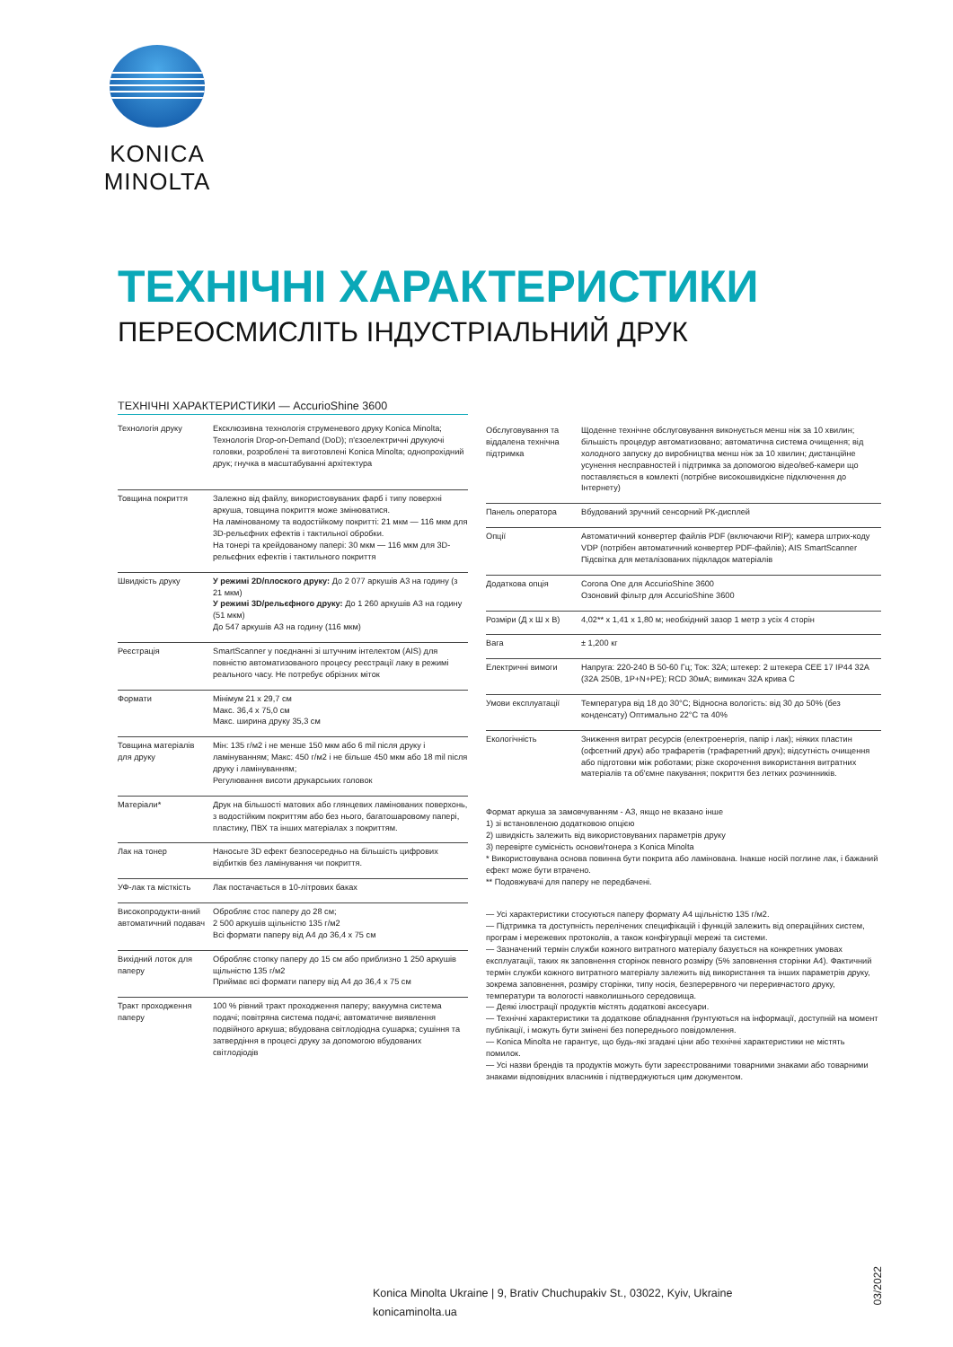KONICA MINOLTA
ТЕХНІЧНІ ХАРАКТЕРИСТИКИ
ПЕРЕОСМИСЛІТЬ ІНДУСТРІАЛЬНИЙ ДРУК
ТЕХНІЧНІ ХАРАКТЕРИСТИКИ — AccurioShine 3600
| Технологія друку | Ексклюзивна технологія струменевого друку Konica Minolta; Технологія Drop-on-Demand (DoD); п'єзоелектричні друкуючі головки, розроблені та виготовлені Konica Minolta; однопрохідний друк; гнучка в масштабуванні архітектура |
| Товщина покриття | Залежно від файлу, використовуваних фарб і типу поверхні аркуша, товщина покриття може змінюватися. На ламінованому та водостійкому покритті: 21 мкм — 116 мкм для 3D-рельєфних ефектів і тактильної обробки. На тонері та крейдованому папері: 30 мкм — 116 мкм для 3D-рельєфних ефектів і тактильного покриття |
| Швидкість друку | У режимі 2D/плоского друку: До 2 077 аркушів А3 на годину (з 21 мкм) У режимі 3D/рельєфного друку: До 1 260 аркушів А3 на годину (51 мкм) До 547 аркушів А3 на годину (116 мкм) |
| Реєстрація | SmartScanner у поєднанні зі штучним інтелектом (AIS) для повністю автоматизованого процесу реєстрації лаку в режимі реального часу. Не потребує обрізних міток |
| Формати | Мінімум 21 x 29,7 см Макс. 36,4 x 75,0 см Макс. ширина друку 35,3 см |
| Товщина матеріалів для друку | Мін: 135 г/м2 і не менше 150 мкм або 6 mil після друку і ламінуванням; Макс: 450 г/м2 і не більше 450 мкм або 18 mil після друку і ламінуванням; Регулювання висоти друкарських головок |
| Матеріали* | Друк на більшості матових або глянцевих ламінованих поверхонь, з водостійким покриттям або без нього, багатошаровому папері, пластику, ПВХ та інших матеріалах з покриттям. |
| Лак на тонер | Наносьте 3D ефект безпосередньо на більшість цифрових відбитків без ламінування чи покриття. |
| УФ-лак та місткість | Лак постачається в 10-літрових баках |
| Високопродукти-вний автоматичний подавач | Обробляє стос паперу до 28 см; 2 500 аркушів щільністю 135 г/м2 Всі формати паперу від А4 до 36,4 x 75 см |
| Вихідний лоток для паперу | Обробляє стопку паперу до 15 см або приблизно 1 250 аркушів щільністю 135 г/м2 Приймає всі формати паперу від А4 до 36,4 x 75 см |
| Тракт проходження паперу | 100 % рівний тракт проходження паперу; вакуумна система подачі; повітряна система подачі; автоматичне виявлення подвійного аркуша; вбудована світлодіодна сушарка; сушіння та затвердіння в процесі друку за допомогою вбудованих світлодіодів |
| Обслуговування та віддалена технічна підтримка | Щоденне технічне обслуговування виконується менш ніж за 10 хвилин; більшість процедур автоматизовано; автоматична система очищення; від холодного запуску до виробництва менш ніж за 10 хвилин; дистанційне усунення несправностей і підтримка за допомогою відео/веб-камери що поставляється в комлекті (потрібне високошвидкісне підключення до Інтернету) |
| Панель оператора | Вбудований зручний сенсорний РК-дисплей |
| Опції | Автоматичний конвертер файлів PDF (включаючи RIP); камера штрих-коду VDP (потрібен автоматичний конвертер PDF-файлів); AIS SmartScanner Підсвітка для металізованих підкладок матеріалів |
| Додаткова опція | Corona One для AccurioShine 3600 Озоновий фільтр для AccurioShine 3600 |
| Розміри (Д x Ш x В) | 4,02** x 1,41 x 1,80 м; необхідний зазор 1 метр з усіх 4 сторін |
| Вага | ± 1,200 кг |
| Електричні вимоги | Напруга: 220-240 В 50-60 Гц; Ток: 32А; штекер: 2 штекера CEE 17 IP44 32А (32А 250В, 1P+N+PE); RCD 30мА; вимикач 32А крива С |
| Умови експлуатації | Температура від 18 до 30°C; Відносна вологість: від 30 до 50% (без конденсату) Оптимально 22°C та 40% |
| Екологічність | Зниження витрат ресурсів (електроенергія, папір і лак); ніяких пластин (офсетний друк) або трафаретів (трафаретний друк); відсутність очищення або підготовки між роботами; різке скорочення використання витратних матеріалів та об'ємне пакування; покриття без летких розчинників. |
Формат аркуша за замовчуванням - А3, якщо не вказано інше
1) зі встановленою додатковою опцією
2) швидкість залежить від використовуваних параметрів друку
3) перевірте сумісність основи/тонера з Konica Minolta
* Використовувана основа повинна бути покрита або ламінована. Інакше носій поглине лак, і бажаний ефект може бути втрачено.
** Подовжувачі для паперу не передбачені.
— Усі характеристики стосуються паперу формату А4 щільністю 135 г/м2.
— Підтримка та доступність перелічених специфікацій і функцій залежить від операційних систем, програм і мережевих протоколів, а також конфігурації мережі та системи.
— Зазначений термін служби кожного витратного матеріалу базується на конкретних умовах експлуатації, таких як заповнення сторінок певного розміру (5% заповнення сторінки А4). Фактичний термін служби кожного витратного матеріалу залежить від використання та інших параметрів друку, зокрема заповнення, розміру сторінки, типу носія, безперервного чи переривчастого друку, температури та вологості навколишнього середовища.
— Деякі ілюстрації продуктів містять додаткові аксесуари.
— Технічні характеристики та додаткове обладнання ґрунтуються на інформації, доступній на момент публікації, і можуть бути змінені без попереднього повідомлення.
— Konica Minolta не гарантує, що будь-які згадані ціни або технічні характеристики не містять помилок.
— Усі назви брендів та продуктів можуть бути зареєстрованими товарними знаками або товарними знаками відповідних власників і підтверджуються цим документом.
Konica Minolta Ukraine | 9, Brativ Chuchupakiv St., 03022, Kyiv, Ukraine
konicaminolta.ua
03/2022